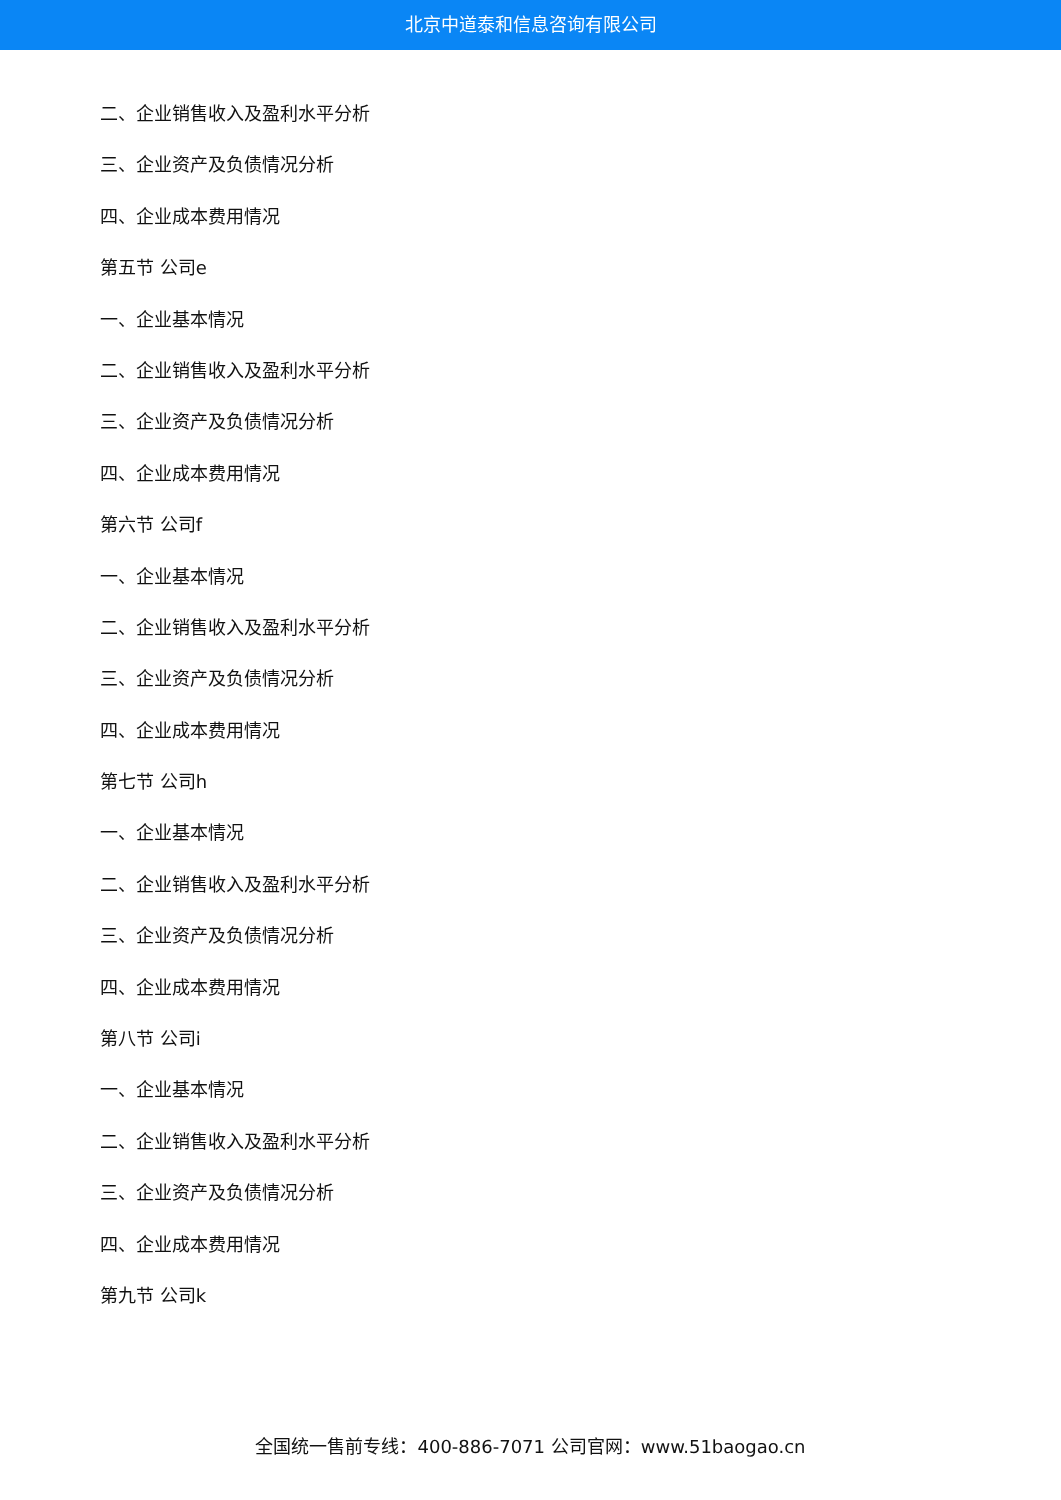北京中道泰和信息咨询有限公司
二、企业销售收入及盈利水平分析
三、企业资产及负债情况分析
四、企业成本费用情况
第五节 公司e
一、企业基本情况
二、企业销售收入及盈利水平分析
三、企业资产及负债情况分析
四、企业成本费用情况
第六节 公司f
一、企业基本情况
二、企业销售收入及盈利水平分析
三、企业资产及负债情况分析
四、企业成本费用情况
第七节 公司h
一、企业基本情况
二、企业销售收入及盈利水平分析
三、企业资产及负债情况分析
四、企业成本费用情况
第八节 公司i
一、企业基本情况
二、企业销售收入及盈利水平分析
三、企业资产及负债情况分析
四、企业成本费用情况
第九节 公司k
全国统一售前专线：400-886-7071 公司官网：www.51baogao.cn